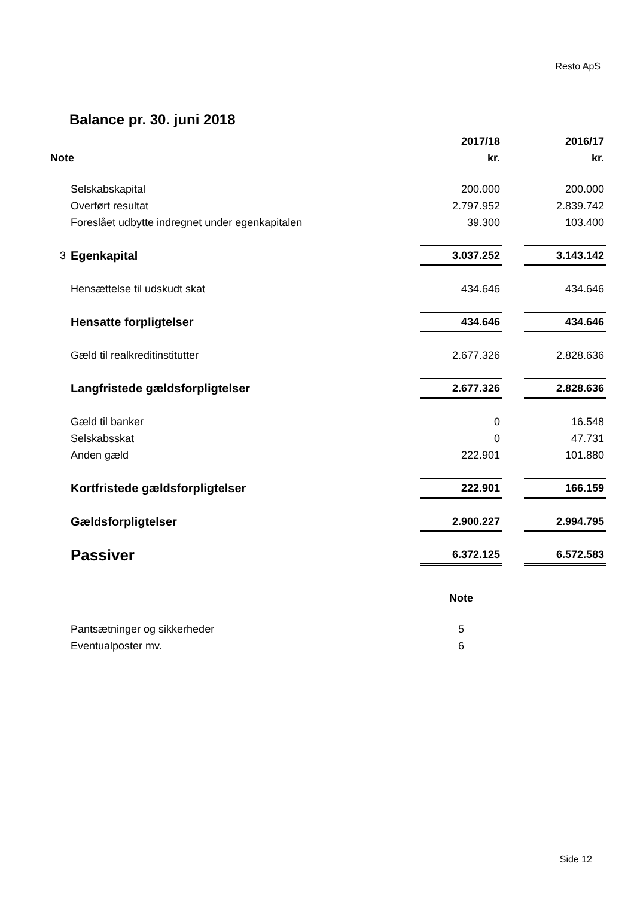Resto ApS
Balance pr. 30. juni 2018
| | | 2017/18 | | 2016/17 |
| --- | --- | --- | --- | --- |
| Note | | kr. | | kr. |
| | Selskabskapital | 200.000 | | 200.000 |
| | Overført resultat | 2.797.952 | | 2.839.742 |
| | Foreslået udbytte indregnet under egenkapitalen | 39.300 | | 103.400 |
| 3 | Egenkapital | 3.037.252 | | 3.143.142 |
| | Hensættelse til udskudt skat | 434.646 | | 434.646 |
| | Hensatte forpligtelser | 434.646 | | 434.646 |
| | Gæld til realkreditinstitutter | 2.677.326 | | 2.828.636 |
| | Langfristede gældsforpligtelser | 2.677.326 | | 2.828.636 |
| | Gæld til banker | 0 | | 16.548 |
| | Selskabsskat | 0 | | 47.731 |
| | Anden gæld | 222.901 | | 101.880 |
| | Kortfristede gældsforpligtelser | 222.901 | | 166.159 |
| | Gældsforpligtelser | 2.900.227 | | 2.994.795 |
| | Passiver | 6.372.125 | | 6.572.583 |
| | | Note | | |
| | Pantsætninger og sikkerheder | 5 | | |
| | Eventualposter mv. | 6 | | |
Side 12